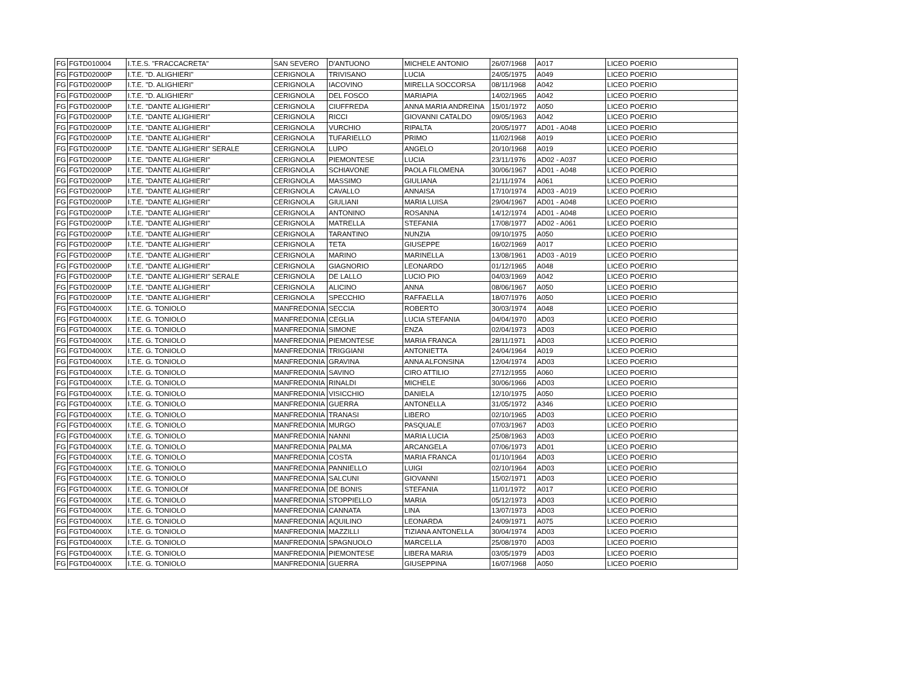| FG | FGTD010004 | I.T.E.S. "FRACCACRETA" | SAN SEVERO | D'ANTUONO | MICHELE ANTONIO | 26/07/1968 | A017 | LICEO POERIO |
| FG | FGTD02000P | I.T.E. "D. ALIGHIERI" | CERIGNOLA | TRIVISANO | LUCIA | 24/05/1975 | A049 | LICEO POERIO |
| FG | FGTD02000P | I.T.E. "D. ALIGHIERI" | CERIGNOLA | IACOVINO | MIRELLA SOCCORSA | 08/11/1968 | A042 | LICEO POERIO |
| FG | FGTD02000P | I.T.E. "D. ALIGHIERI" | CERIGNOLA | DEL FOSCO | MARIAPIA | 14/02/1965 | A042 | LICEO POERIO |
| FG | FGTD02000P | I.T.E. "DANTE ALIGHIERI" | CERIGNOLA | CIUFFREDA | ANNA MARIA ANDREINA | 15/01/1972 | A050 | LICEO POERIO |
| FG | FGTD02000P | I.T.E. "DANTE ALIGHIERI" | CERIGNOLA | RICCI | GIOVANNI CATALDO | 09/05/1963 | A042 | LICEO POERIO |
| FG | FGTD02000P | I.T.E. "DANTE ALIGHIERI" | CERIGNOLA | VURCHIO | RIPALTA | 20/05/1977 | AD01 - A048 | LICEO POERIO |
| FG | FGTD02000P | I.T.E. "DANTE ALIGHIERI" | CERIGNOLA | TUFARIELLO | PRIMO | 11/02/1968 | A019 | LICEO POERIO |
| FG | FGTD02000P | I.T.E. "DANTE ALIGHIERI" SERALE | CERIGNOLA | LUPO | ANGELO | 20/10/1968 | A019 | LICEO POERIO |
| FG | FGTD02000P | I.T.E. "DANTE ALIGHIERI" | CERIGNOLA | PIEMONTESE | LUCIA | 23/11/1976 | AD02 - A037 | LICEO POERIO |
| FG | FGTD02000P | I.T.E. "DANTE ALIGHIERI" | CERIGNOLA | SCHIAVONE | PAOLA FILOMENA | 30/06/1967 | AD01 - A048 | LICEO POERIO |
| FG | FGTD02000P | I.T.E. "DANTE ALIGHIERI" | CERIGNOLA | MASSIMO | GIULIANA | 21/11/1974 | A061 | LICEO POERIO |
| FG | FGTD02000P | I.T.E. "DANTE ALIGHIERI" | CERIGNOLA | CAVALLO | ANNAISA | 17/10/1974 | AD03 - A019 | LICEO POERIO |
| FG | FGTD02000P | I.T.E. "DANTE ALIGHIERI" | CERIGNOLA | GIULIANI | MARIA LUISA | 29/04/1967 | AD01 - A048 | LICEO POERIO |
| FG | FGTD02000P | I.T.E. "DANTE ALIGHIERI" | CERIGNOLA | ANTONINO | ROSANNA | 14/12/1974 | AD01 - A048 | LICEO POERIO |
| FG | FGTD02000P | I.T.E. "DANTE ALIGHIERI" | CERIGNOLA | MATRELLA | STEFANIA | 17/08/1977 | AD02 - A061 | LICEO POERIO |
| FG | FGTD02000P | I.T.E. "DANTE ALIGHIERI" | CERIGNOLA | TARANTINO | NUNZIA | 09/10/1975 | A050 | LICEO POERIO |
| FG | FGTD02000P | I.T.E. "DANTE ALIGHIERI" | CERIGNOLA | TETA | GIUSEPPE | 16/02/1969 | A017 | LICEO POERIO |
| FG | FGTD02000P | I.T.E. "DANTE ALIGHIERI" | CERIGNOLA | MARINO | MARINELLA | 13/08/1961 | AD03 - A019 | LICEO POERIO |
| FG | FGTD02000P | I.T.E. "DANTE ALIGHIERI" | CERIGNOLA | GIAGNORIO | LEONARDO | 01/12/1965 | A048 | LICEO POERIO |
| FG | FGTD02000P | I.T.E. "DANTE ALIGHIERI" SERALE | CERIGNOLA | DE LALLO | LUCIO PIO | 04/03/1969 | A042 | LICEO POERIO |
| FG | FGTD02000P | I.T.E. "DANTE ALIGHIERI" | CERIGNOLA | ALICINO | ANNA | 08/06/1967 | A050 | LICEO POERIO |
| FG | FGTD02000P | I.T.E. "DANTE ALIGHIERI" | CERIGNOLA | SPECCHIO | RAFFAELLA | 18/07/1976 | A050 | LICEO POERIO |
| FG | FGTD04000X | I.T.E. G. TONIOLO | MANFREDONIA | SECCIA | ROBERTO | 30/03/1974 | A048 | LICEO POERIO |
| FG | FGTD04000X | I.T.E. G. TONIOLO | MANFREDONIA | CEGLIA | LUCIA STEFANIA | 04/04/1970 | AD03 | LICEO POERIO |
| FG | FGTD04000X | I.T.E. G. TONIOLO | MANFREDONIA | SIMONE | ENZA | 02/04/1973 | AD03 | LICEO POERIO |
| FG | FGTD04000X | I.T.E. G. TONIOLO | MANFREDONIA | PIEMONTESE | MARIA FRANCA | 28/11/1971 | AD03 | LICEO POERIO |
| FG | FGTD04000X | I.T.E. G. TONIOLO | MANFREDONIA | TRIGGIANI | ANTONIETTA | 24/04/1964 | A019 | LICEO POERIO |
| FG | FGTD04000X | I.T.E. G. TONIOLO | MANFREDONIA | GRAVINA | ANNA ALFONSINA | 12/04/1974 | AD03 | LICEO POERIO |
| FG | FGTD04000X | I.T.E. G. TONIOLO | MANFREDONIA | SAVINO | CIRO ATTILIO | 27/12/1955 | A060 | LICEO POERIO |
| FG | FGTD04000X | I.T.E. G. TONIOLO | MANFREDONIA | RINALDI | MICHELE | 30/06/1966 | AD03 | LICEO POERIO |
| FG | FGTD04000X | I.T.E. G. TONIOLO | MANFREDONIA | VISICCHIO | DANIELA | 12/10/1975 | A050 | LICEO POERIO |
| FG | FGTD04000X | I.T.E. G. TONIOLO | MANFREDONIA | GUERRA | ANTONELLA | 31/05/1972 | A346 | LICEO POERIO |
| FG | FGTD04000X | I.T.E. G. TONIOLO | MANFREDONIA | TRANASI | LIBERO | 02/10/1965 | AD03 | LICEO POERIO |
| FG | FGTD04000X | I.T.E. G. TONIOLO | MANFREDONIA | MURGO | PASQUALE | 07/03/1967 | AD03 | LICEO POERIO |
| FG | FGTD04000X | I.T.E. G. TONIOLO | MANFREDONIA | NANNI | MARIA LUCIA | 25/08/1963 | AD03 | LICEO POERIO |
| FG | FGTD04000X | I.T.E. G. TONIOLO | MANFREDONIA | PALMA | ARCANGELA | 07/06/1973 | AD01 | LICEO POERIO |
| FG | FGTD04000X | I.T.E. G. TONIOLO | MANFREDONIA | COSTA | MARIA FRANCA | 01/10/1964 | AD03 | LICEO POERIO |
| FG | FGTD04000X | I.T.E. G. TONIOLO | MANFREDONIA | PANNIELLO | LUIGI | 02/10/1964 | AD03 | LICEO POERIO |
| FG | FGTD04000X | I.T.E. G. TONIOLO | MANFREDONIA | SALCUNI | GIOVANNI | 15/02/1971 | AD03 | LICEO POERIO |
| FG | FGTD04000X | I.T.E. G. TONIOLOf | MANFREDONIA | DE BONIS | STEFANIA | 11/01/1972 | A017 | LICEO POERIO |
| FG | FGTD04000X | I.T.E. G. TONIOLO | MANFREDONIA | STOPPIELLO | MARIA | 05/12/1973 | AD03 | LICEO POERIO |
| FG | FGTD04000X | I.T.E. G. TONIOLO | MANFREDONIA | CANNATA | LINA | 13/07/1973 | AD03 | LICEO POERIO |
| FG | FGTD04000X | I.T.E. G. TONIOLO | MANFREDONIA | AQUILINO | LEONARDA | 24/09/1971 | A075 | LICEO POERIO |
| FG | FGTD04000X | I.T.E. G. TONIOLO | MANFREDONIA | MAZZILLI | TIZIANA ANTONELLA | 30/04/1974 | AD03 | LICEO POERIO |
| FG | FGTD04000X | I.T.E. G. TONIOLO | MANFREDONIA | SPAGNUOLO | MARCELLA | 25/08/1970 | AD03 | LICEO POERIO |
| FG | FGTD04000X | I.T.E. G. TONIOLO | MANFREDONIA | PIEMONTESE | LIBERA MARIA | 03/05/1979 | AD03 | LICEO POERIO |
| FG | FGTD04000X | I.T.E. G. TONIOLO | MANFREDONIA | GUERRA | GIUSEPPINA | 16/07/1968 | A050 | LICEO POERIO |